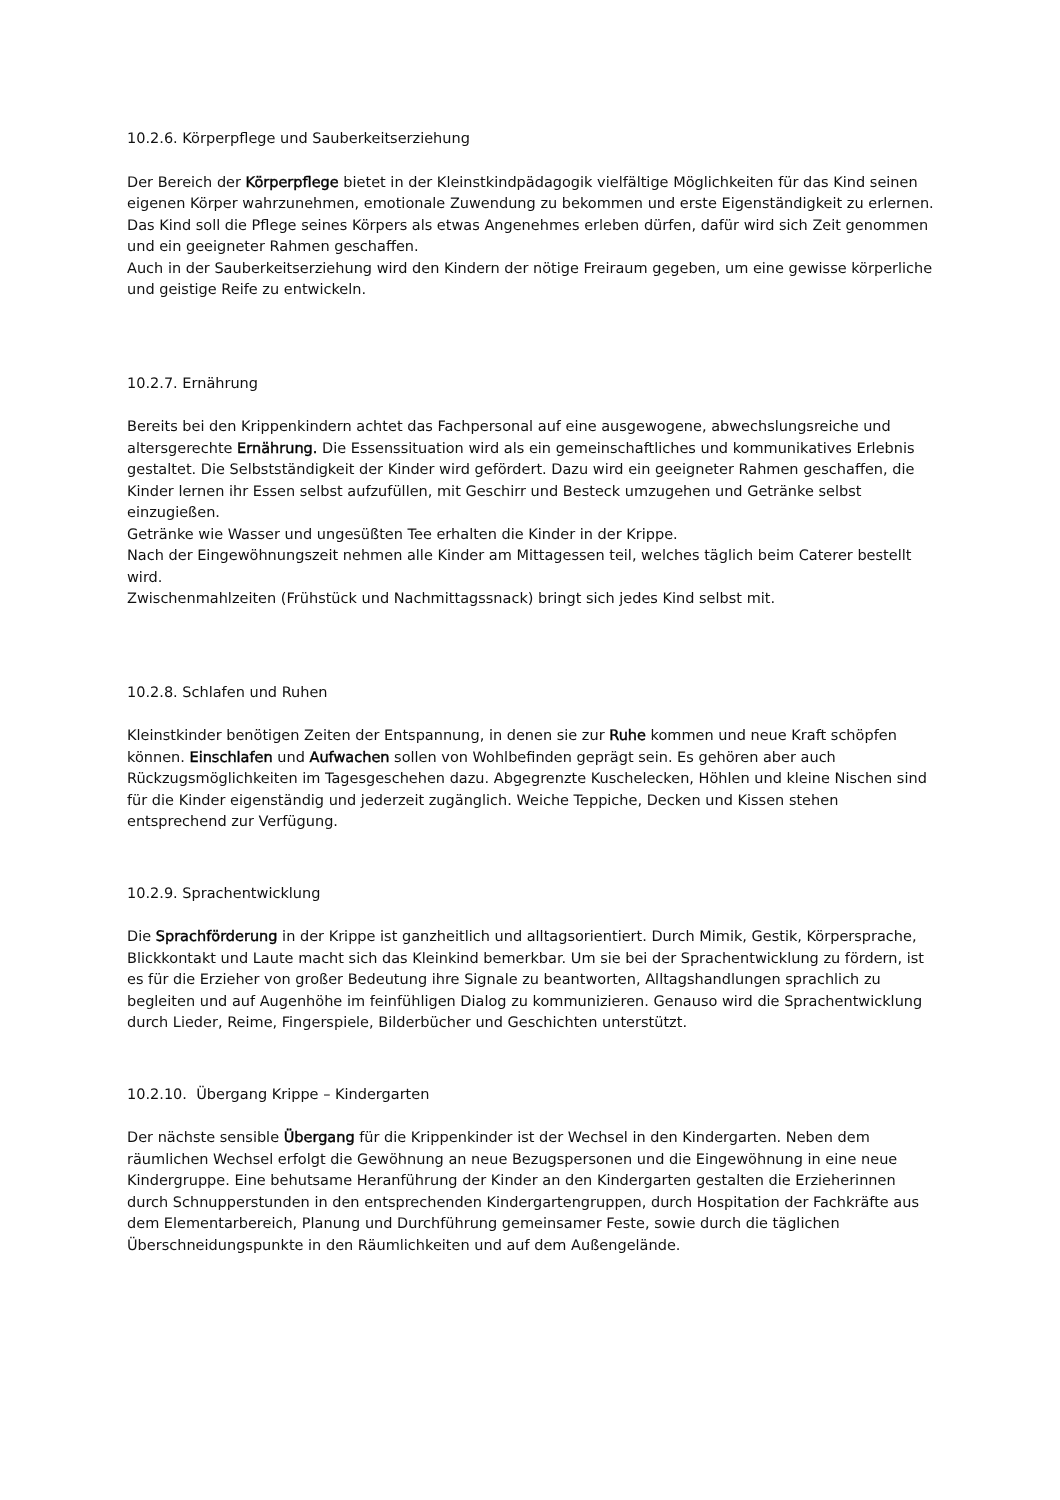10.2.6. Körperpflege und Sauberkeitserziehung
Der Bereich der Körperpflege bietet in der Kleinstkindpädagogik vielfältige Möglichkeiten für das Kind seinen eigenen Körper wahrzunehmen, emotionale Zuwendung zu bekommen und erste Eigenständigkeit zu erlernen.
Das Kind soll die Pflege seines Körpers als etwas Angenehmes erleben dürfen, dafür wird sich Zeit genommen und ein geeigneter Rahmen geschaffen.
Auch in der Sauberkeitserziehung wird den Kindern der nötige Freiraum gegeben, um eine gewisse körperliche und geistige Reife zu entwickeln.
10.2.7. Ernährung
Bereits bei den Krippenkindern achtet das Fachpersonal auf eine ausgewogene, abwechslungsreiche und altersgerechte Ernährung. Die Essenssituation wird als ein gemeinschaftliches und kommunikatives Erlebnis gestaltet. Die Selbstständigkeit der Kinder wird gefördert. Dazu wird ein geeigneter Rahmen geschaffen, die Kinder lernen ihr Essen selbst aufzufüllen, mit Geschirr und Besteck umzugehen und Getränke selbst einzugießen.
Getränke wie Wasser und ungesüßten Tee erhalten die Kinder in der Krippe.
Nach der Eingewöhnungszeit nehmen alle Kinder am Mittagessen teil, welches täglich beim Caterer bestellt wird.
Zwischenmahlzeiten (Frühstück und Nachmittagssnack) bringt sich jedes Kind selbst mit.
10.2.8. Schlafen und Ruhen
Kleinstkinder benötigen Zeiten der Entspannung, in denen sie zur Ruhe kommen und neue Kraft schöpfen können. Einschlafen und Aufwachen sollen von Wohlbefinden geprägt sein. Es gehören aber auch Rückzugsmöglichkeiten im Tagesgeschehen dazu. Abgegrenzte Kuschelecken, Höhlen und kleine Nischen sind für die Kinder eigenständig und jederzeit zugänglich. Weiche Teppiche, Decken und Kissen stehen entsprechend zur Verfügung.
10.2.9. Sprachentwicklung
Die Sprachförderung in der Krippe ist ganzheitlich und alltagsorientiert. Durch Mimik, Gestik, Körpersprache, Blickkontakt und Laute macht sich das Kleinkind bemerkbar. Um sie bei der Sprachentwicklung zu fördern, ist es für die Erzieher von großer Bedeutung ihre Signale zu beantworten, Alltagshandlungen sprachlich zu begleiten und auf Augenhöhe im feinfühligen Dialog zu kommunizieren. Genauso wird die Sprachentwicklung durch Lieder, Reime, Fingerspiele, Bilderbücher und Geschichten unterstützt.
10.2.10. Übergang Krippe – Kindergarten
Der nächste sensible Übergang für die Krippenkinder ist der Wechsel in den Kindergarten. Neben dem räumlichen Wechsel erfolgt die Gewöhnung an neue Bezugspersonen und die Eingewöhnung in eine neue Kindergruppe. Eine behutsame Heranführung der Kinder an den Kindergarten gestalten die Erzieherinnen durch Schnupperstunden in den entsprechenden Kindergartengruppen, durch Hospitation der Fachkräfte aus dem Elementarbereich, Planung und Durchführung gemeinsamer Feste, sowie durch die täglichen Überschneidungspunkte in den Räumlichkeiten und auf dem Außengelände.